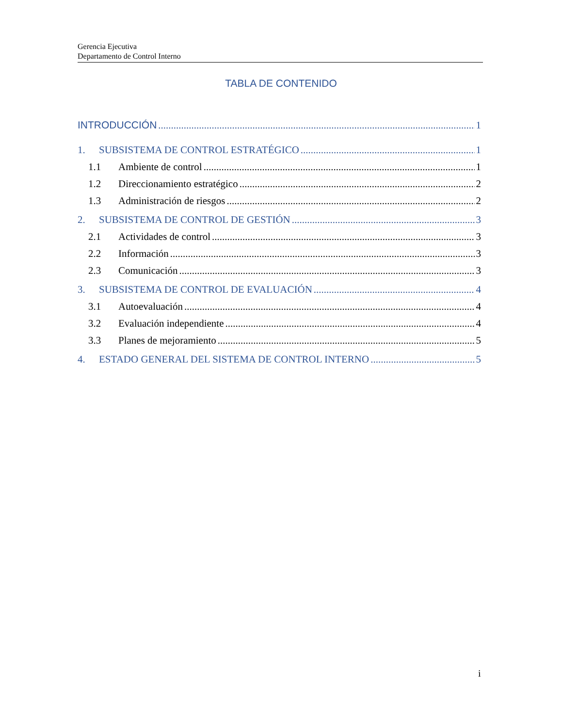Gerencia Ejecutiva
Departamento de Control Interno
TABLA DE CONTENIDO
INTRODUCCIÓN 1
1. SUBSISTEMA DE CONTROL ESTRATÉGICO 1
1.1 Ambiente de control 1
1.2 Direccionamiento estratégico 2
1.3 Administración de riesgos 2
2. SUBSISTEMA DE CONTROL DE GESTIÓN 3
2.1 Actividades de control 3
2.2 Información 3
2.3 Comunicación 3
3. SUBSISTEMA DE CONTROL DE EVALUACIÓN 4
3.1 Autoevaluación 4
3.2 Evaluación independiente 4
3.3 Planes de mejoramiento 5
4. ESTADO GENERAL DEL SISTEMA DE CONTROL INTERNO 5
i